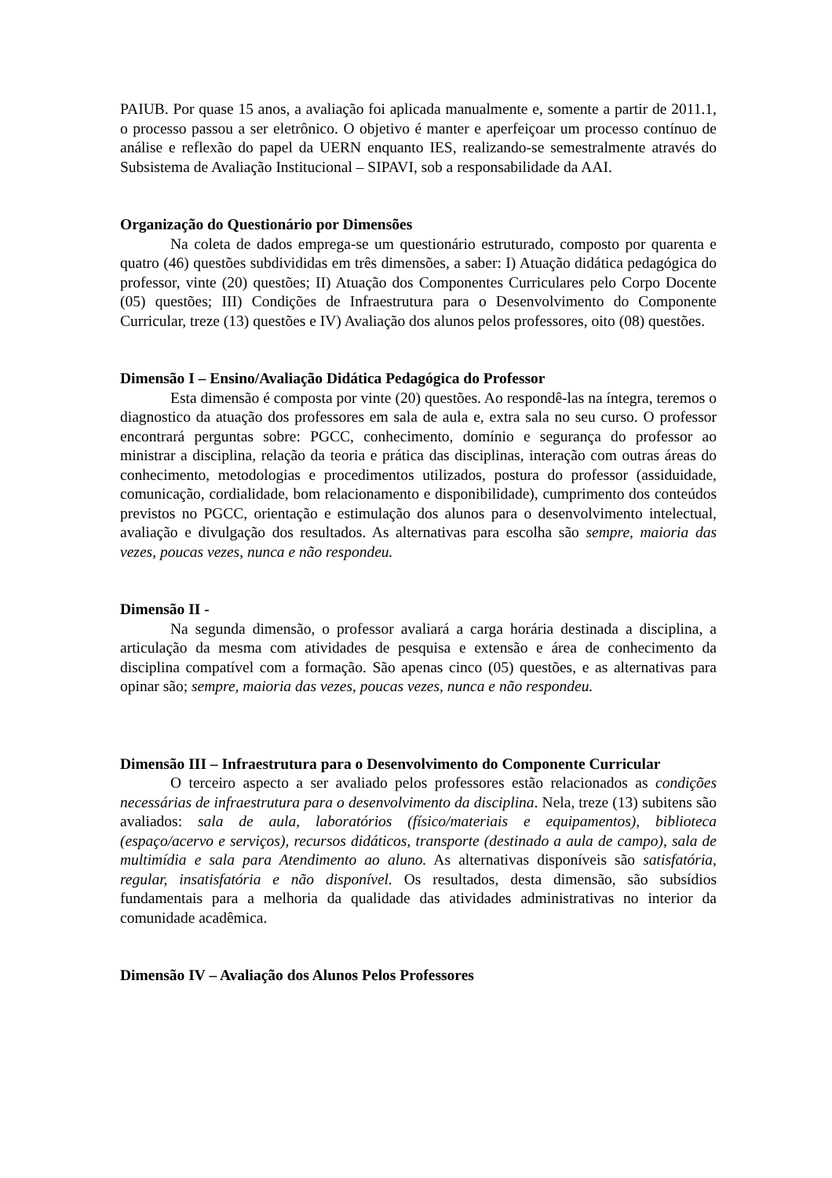PAIUB. Por quase 15 anos, a avaliação foi aplicada manualmente e, somente a partir de 2011.1, o processo passou a ser eletrônico. O objetivo é manter e aperfeiçoar um processo contínuo de análise e reflexão do papel da UERN enquanto IES, realizando-se semestralmente através do Subsistema de Avaliação Institucional – SIPAVI, sob a responsabilidade da AAI.
Organização do Questionário por Dimensões
Na coleta de dados emprega-se um questionário estruturado, composto por quarenta e quatro (46) questões subdivididas em três dimensões, a saber: I) Atuação didática pedagógica do professor, vinte (20) questões; II) Atuação dos Componentes Curriculares pelo Corpo Docente (05) questões; III) Condições de Infraestrutura para o Desenvolvimento do Componente Curricular, treze (13) questões e IV) Avaliação dos alunos pelos professores, oito (08) questões.
Dimensão I – Ensino/Avaliação Didática Pedagógica do Professor
Esta dimensão é composta por vinte (20) questões. Ao respondê-las na íntegra, teremos o diagnostico da atuação dos professores em sala de aula e, extra sala no seu curso. O professor encontrará perguntas sobre: PGCC, conhecimento, domínio e segurança do professor ao ministrar a disciplina, relação da teoria e prática das disciplinas, interação com outras áreas do conhecimento, metodologias e procedimentos utilizados, postura do professor (assiduidade, comunicação, cordialidade, bom relacionamento e disponibilidade), cumprimento dos conteúdos previstos no PGCC, orientação e estimulação dos alunos para o desenvolvimento intelectual, avaliação e divulgação dos resultados. As alternativas para escolha são sempre, maioria das vezes, poucas vezes, nunca e não respondeu.
Dimensão II -
Na segunda dimensão, o professor avaliará a carga horária destinada a disciplina, a articulação da mesma com atividades de pesquisa e extensão e área de conhecimento da disciplina compatível com a formação. São apenas cinco (05) questões, e as alternativas para opinar são; sempre, maioria das vezes, poucas vezes, nunca e não respondeu.
Dimensão III – Infraestrutura para o Desenvolvimento do Componente Curricular
O terceiro aspecto a ser avaliado pelos professores estão relacionados as condições necessárias de infraestrutura para o desenvolvimento da disciplina. Nela, treze (13) subitens são avaliados: sala de aula, laboratórios (físico/materiais e equipamentos), biblioteca (espaço/acervo e serviços), recursos didáticos, transporte (destinado a aula de campo), sala de multimídia e sala para Atendimento ao aluno. As alternativas disponíveis são satisfatória, regular, insatisfatória e não disponível. Os resultados, desta dimensão, são subsídios fundamentais para a melhoria da qualidade das atividades administrativas no interior da comunidade acadêmica.
Dimensão IV – Avaliação dos Alunos Pelos Professores